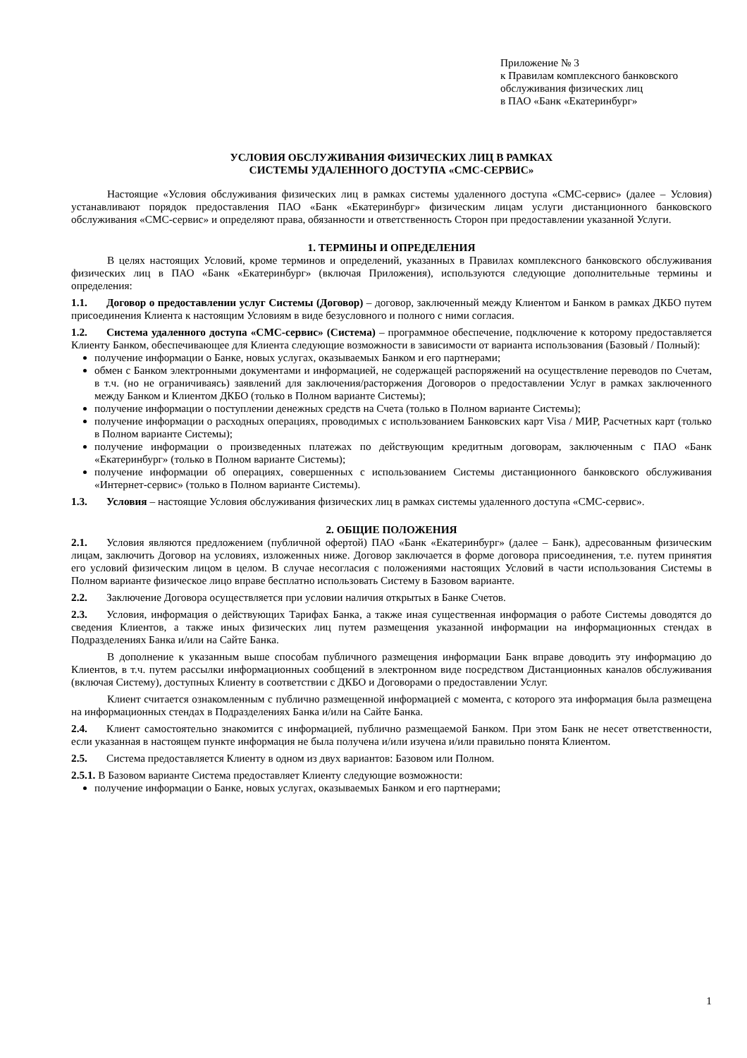Приложение № 3
к Правилам комплексного банковского
обслуживания физических лиц
в ПАО «Банк «Екатеринбург»
УСЛОВИЯ ОБСЛУЖИВАНИЯ ФИЗИЧЕСКИХ ЛИЦ В РАМКАХ
СИСТЕМЫ УДАЛЕННОГО ДОСТУПА «СМС-СЕРВИС»
Настоящие «Условия обслуживания физических лиц в рамках системы удаленного доступа «СМС-сервис» (далее – Условия) устанавливают порядок предоставления ПАО «Банк «Екатеринбург» физическим лицам услуги дистанционного банковского обслуживания «СМС-сервис» и определяют права, обязанности и ответственность Сторон при предоставлении указанной Услуги.
1. ТЕРМИНЫ И ОПРЕДЕЛЕНИЯ
В целях настоящих Условий, кроме терминов и определений, указанных в Правилах комплексного банковского обслуживания физических лиц в ПАО «Банк «Екатеринбург» (включая Приложения), используются следующие дополнительные термины и определения:
1.1. Договор о предоставлении услуг Системы (Договор) – договор, заключенный между Клиентом и Банком в рамках ДКБО путем присоединения Клиента к настоящим Условиям в виде безусловного и полного с ними согласия.
1.2. Система удаленного доступа «СМС-сервис» (Система) – программное обеспечение, подключение к которому предоставляется Клиенту Банком, обеспечивающее для Клиента следующие возможности в зависимости от варианта использования (Базовый / Полный):
получение информации о Банке, новых услугах, оказываемых Банком и его партнерами;
обмен с Банком электронными документами и информацией, не содержащей распоряжений на осуществление переводов по Счетам, в т.ч. (но не ограничиваясь) заявлений для заключения/расторжения Договоров о предоставлении Услуг в рамках заключенного между Банком и Клиентом ДКБО (только в Полном варианте Системы);
получение информации о поступлении денежных средств на Счета (только в Полном варианте Системы);
получение информации о расходных операциях, проводимых с использованием Банковских карт Visa / МИР, Расчетных карт (только в Полном варианте Системы);
получение информации о произведенных платежах по действующим кредитным договорам, заключенным с ПАО «Банк «Екатеринбург» (только в Полном варианте Системы);
получение информации об операциях, совершенных с использованием Системы дистанционного банковского обслуживания «Интернет-сервис» (только в Полном варианте Системы).
1.3. Условия – настоящие Условия обслуживания физических лиц в рамках системы удаленного доступа «СМС-сервис».
2. ОБЩИЕ ПОЛОЖЕНИЯ
2.1. Условия являются предложением (публичной офертой) ПАО «Банк «Екатеринбург» (далее – Банк), адресованным физическим лицам, заключить Договор на условиях, изложенных ниже. Договор заключается в форме договора присоединения, т.е. путем принятия его условий физическим лицом в целом. В случае несогласия с положениями настоящих Условий в части использования Системы в Полном варианте физическое лицо вправе бесплатно использовать Систему в Базовом варианте.
2.2. Заключение Договора осуществляется при условии наличия открытых в Банке Счетов.
2.3. Условия, информация о действующих Тарифах Банка, а также иная существенная информация о работе Системы доводятся до сведения Клиентов, а также иных физических лиц путем размещения указанной информации на информационных стендах в Подразделениях Банка и/или на Сайте Банка.
В дополнение к указанным выше способам публичного размещения информации Банк вправе доводить эту информацию до Клиентов, в т.ч. путем рассылки информационных сообщений в электронном виде посредством Дистанционных каналов обслуживания (включая Систему), доступных Клиенту в соответствии с ДКБО и Договорами о предоставлении Услуг.
Клиент считается ознакомленным с публично размещенной информацией с момента, с которого эта информация была размещена на информационных стендах в Подразделениях Банка и/или на Сайте Банка.
2.4. Клиент самостоятельно знакомится с информацией, публично размещаемой Банком. При этом Банк не несет ответственности, если указанная в настоящем пункте информация не была получена и/или изучена и/или правильно понята Клиентом.
2.5. Система предоставляется Клиенту в одном из двух вариантов: Базовом или Полном.
2.5.1. В Базовом варианте Система предоставляет Клиенту следующие возможности:
получение информации о Банке, новых услугах, оказываемых Банком и его партнерами;
1